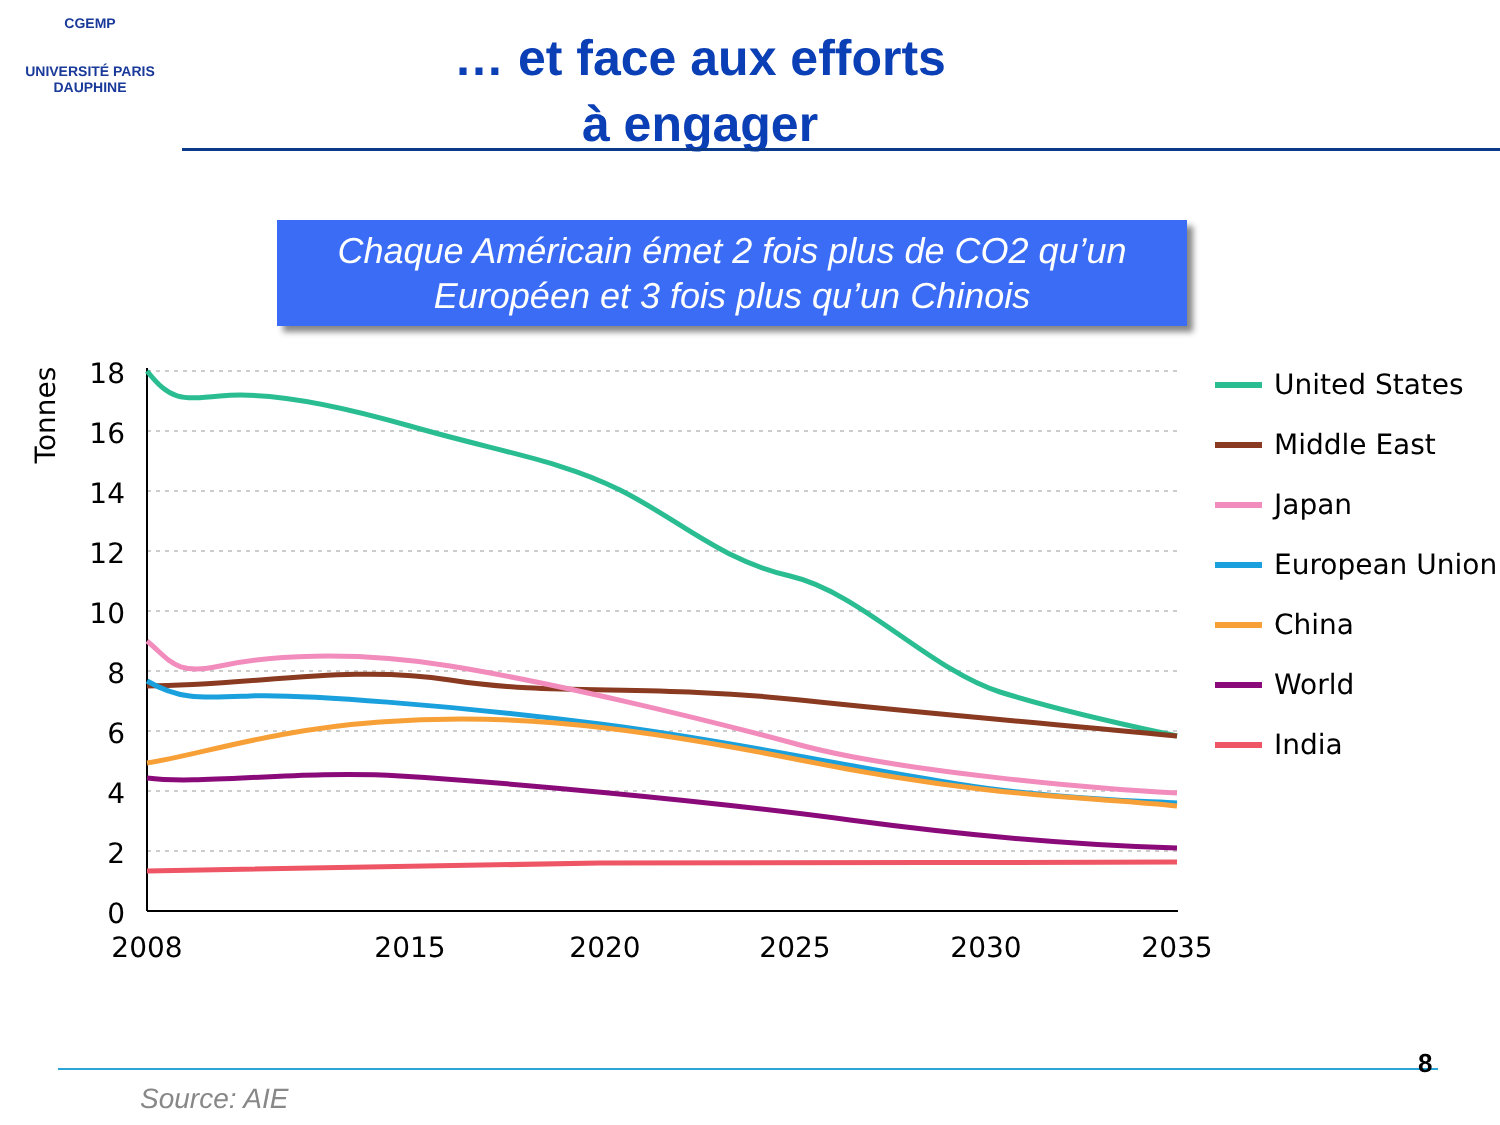CGEMP
UNIVERSITÉ PARIS DAUPHINE
… et face aux efforts
à engager
Chaque Américain émet 2 fois plus de CO2 qu’un
Européen et 3 fois plus qu’un Chinois
18
16
14
12
10
8
6
4
2
0
2008
2015
2020
2025
2030
2035
Tonnes
United States
Middle East
Japan
European Union
China
World
India
8
Source: AIE